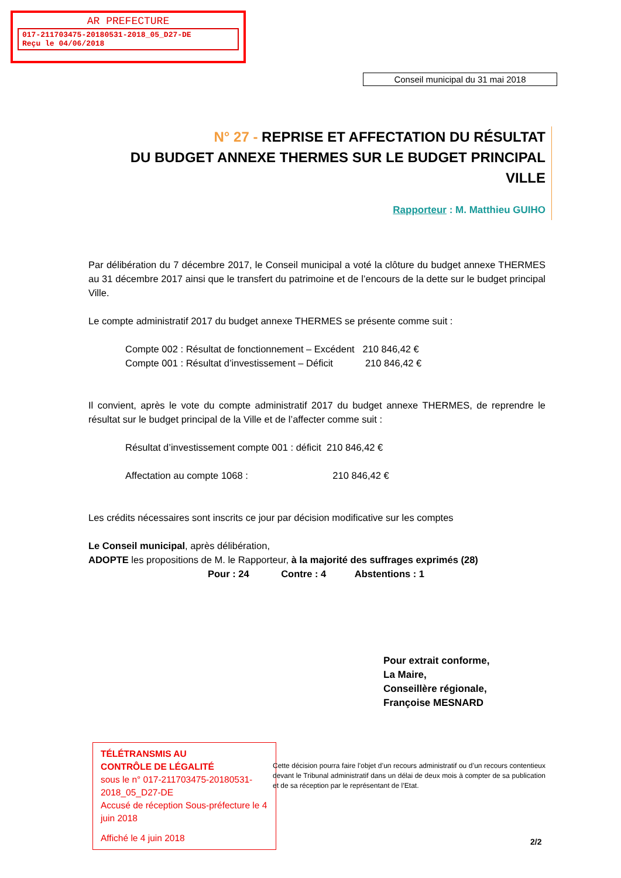AR PREFECTURE
017-211703475-20180531-2018_05_D27-DE
Reçu le 04/06/2018
Conseil municipal du 31 mai 2018
N° 27 - REPRISE ET AFFECTATION DU RÉSULTAT
DU BUDGET ANNEXE THERMES SUR LE BUDGET PRINCIPAL VILLE
Rapporteur : M. Matthieu GUIHO
Par délibération du 7 décembre 2017, le Conseil municipal a voté la clôture du budget annexe THERMES au 31 décembre 2017 ainsi que le transfert du patrimoine et de l’encours de la dette sur le budget principal Ville.
Le compte administratif 2017 du budget annexe THERMES se présente comme suit :
Compte 002 : Résultat de fonctionnement – Excédent 210 846,42 €
Compte 001 : Résultat d’investissement – Déficit 210 846,42 €
Il convient, après le vote du compte administratif 2017 du budget annexe THERMES, de reprendre le résultat sur le budget principal de la Ville et de l’affecter comme suit :
Résultat d’investissement compte 001 : déficit 210 846,42 €
Affectation au compte 1068 : 210 846,42 €
Les crédits nécessaires sont inscrits ce jour par décision modificative sur les comptes
Le Conseil municipal, après délibération,
ADOPTE les propositions de M. le Rapporteur, à la majorité des suffrages exprimés (28)
Pour : 24 Contre : 4 Abstentions : 1
Pour extrait conforme,
La Maire,
Conseillère régionale,
Françoise MESNARD
TÉLÉTRANSMIS AU
CONTRÔLE DE LÉGALITÉ
sous le n° 017-211703475-20180531-2018_05_D27-DE
Accusé de réception Sous-préfecture le 4 juin 2018
Affiché le 4 juin 2018
Cette décision pourra faire l’objet d’un recours administratif ou d’un recours contentieux devant le Tribunal administratif dans un délai de deux mois à compter de sa publication et de sa réception par le représentant de l’Etat.
2/2